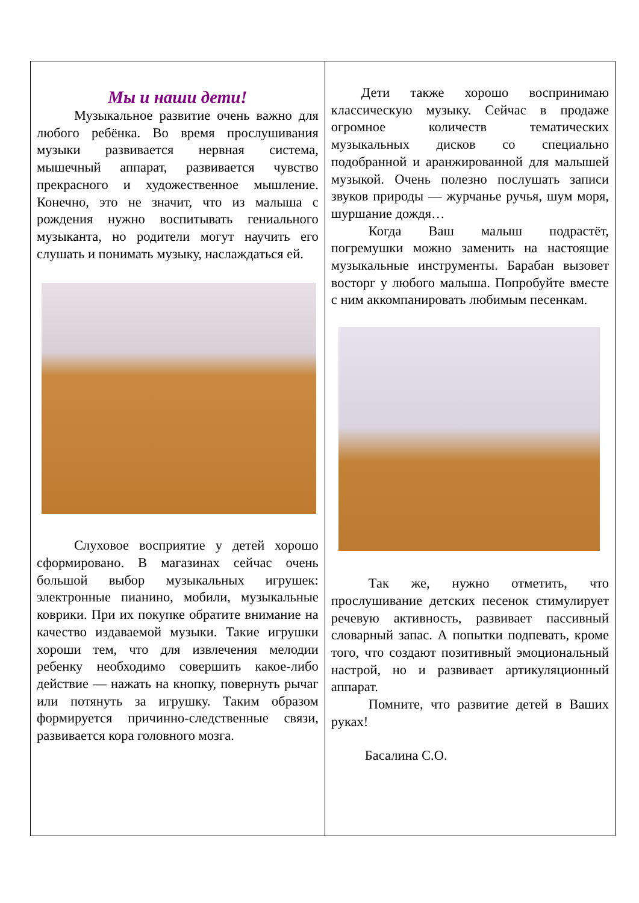| Мы и наши дети! Музыкальное развитие очень важно для любого ребёнка. Во время прослушивания музыки развивается нервная система, мышечный аппарат, развивается чувство прекрасного и художественное мышление. Конечно, это не значит, что из малыша с рождения нужно воспитывать гениального музыканта, но родители могут научить его слушать и понимать музыку, наслаждаться ей. Слуховое восприятие у детей хорошо сформировано. В магазинах сейчас очень большой выбор музыкальных игрушек: электронные пианино, мобили, музыкальные коврики. При их покупке обратите внимание на качество издаваемой музыки. Такие игрушки хороши тем, что для извлечения мелодии ребенку необходимо совершить какое-либо действие — нажать на кнопку, повернуть рычаг или потянуть за игрушку. Таким образом формируется причинно-следственные связи, развивается кора головного мозга. | Дети также хорошо воспринимаю классическую музыку. Сейчас в продаже огромное количеств тематических музыкальных дисков со специально подобранной и аранжированной для малышей музыкой. Очень полезно послушать записи звуков природы — журчанье ручья, шум моря, шуршание дождя… Когда Ваш малыш подрастёт, погремушки можно заменить на настоящие музыкальные инструменты. Барабан вызовет восторг у любого малыша. Попробуйте вместе с ним аккомпанировать любимым песенкам. Так же, нужно отметить, что прослушивание детских песенок стимулирует речевую активность, развивает пассивный словарный запас. А попытки подпевать, кроме того, что создают позитивный эмоциональный настрой, но и развивает артикуляционный аппарат. Помните, что развитие детей в Ваших руках! Басалина С.О. |